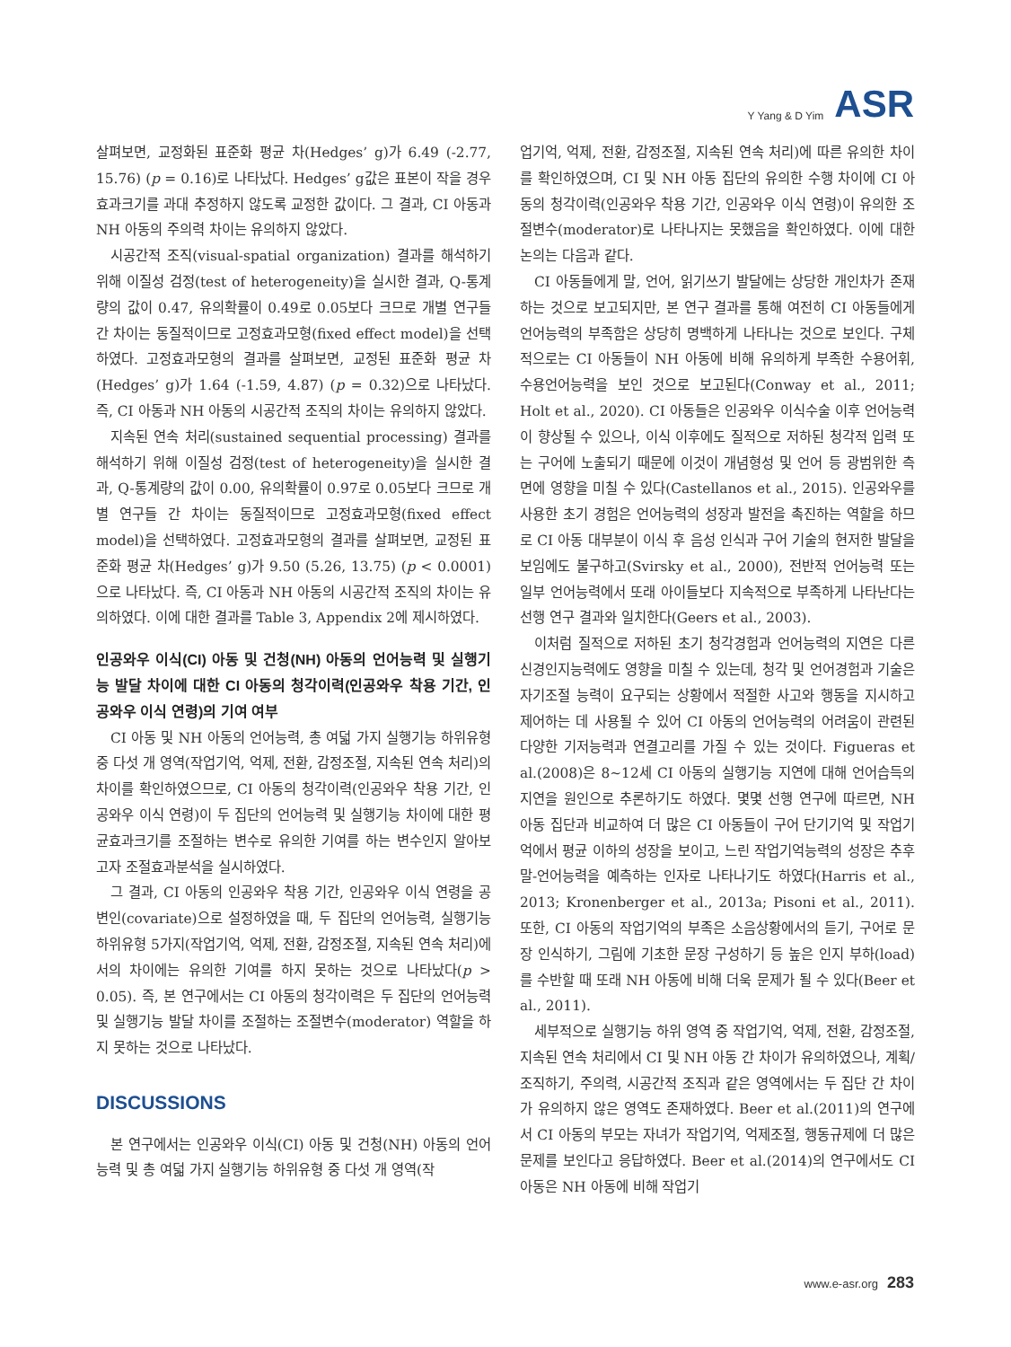Y Yang & D Yim ASR
살펴보면, 교정화된 표준화 평균 차(Hedges’ g)가 6.49 (-2.77, 15.76) (p = 0.16)로 나타났다. Hedges’ g값은 표본이 작을 경우 효과크기를 과대 추정하지 않도록 교정한 값이다. 그 결과, CI 아동과 NH 아동의 주의력 차이는 유의하지 않았다.
시공간적 조직(visual-spatial organization) 결과를 해석하기 위해 이질성 검정(test of heterogeneity)을 실시한 결과, Q-통계량의 값이 0.47, 유의확률이 0.49로 0.05보다 크므로 개별 연구들 간 차이는 동질적이므로 고정효과모형(fixed effect model)을 선택하였다. 고정효과모형의 결과를 살펴보면, 교정된 표준화 평균 차(Hedges’ g)가 1.64 (-1.59, 4.87) (p = 0.32)으로 나타났다. 즉, CI 아동과 NH 아동의 시공간적 조직의 차이는 유의하지 않았다.
지속된 연속 처리(sustained sequential processing) 결과를 해석하기 위해 이질성 검정(test of heterogeneity)을 실시한 결과, Q-통계량의 값이 0.00, 유의확률이 0.97로 0.05보다 크므로 개별 연구들 간 차이는 동질적이므로 고정효과모형(fixed effect model)을 선택하였다. 고정효과모형의 결과를 살펴보면, 교정된 표준화 평균 차(Hedges’ g)가 9.50 (5.26, 13.75) (p < 0.0001)으로 나타났다. 즉, CI 아동과 NH 아동의 시공간적 조직의 차이는 유의하였다. 이에 대한 결과를 Table 3, Appendix 2에 제시하였다.
인공와우 이식(CI) 아동 및 건청(NH) 아동의 언어능력 및 실행기능 발달 차이에 대한 CI 아동의 청각이력(인공와우 착용 기간, 인공와우 이식 연령)의 기여 여부
CI 아동 및 NH 아동의 언어능력, 총 여덟 가지 실행기능 하위유형 중 다섯 개 영역(작업기억, 억제, 전환, 감정조절, 지속된 연속 처리)의 차이를 확인하였으므로, CI 아동의 청각이력(인공와우 착용 기간, 인공와우 이식 연령)이 두 집단의 언어능력 및 실행기능 차이에 대한 평균효과크기를 조절하는 변수로 유의한 기여를 하는 변수인지 알아보고자 조절효과분석을 실시하였다.
그 결과, CI 아동의 인공와우 착용 기간, 인공와우 이식 연령을 공변인(covariate)으로 설정하였을 때, 두 집단의 언어능력, 실행기능 하위유형 5가지(작업기억, 억제, 전환, 감정조절, 지속된 연속 처리)에서의 차이에는 유의한 기여를 하지 못하는 것으로 나타났다(p > 0.05). 즉, 본 연구에서는 CI 아동의 청각이력은 두 집단의 언어능력 및 실행기능 발달 차이를 조절하는 조절변수(moderator) 역할을 하지 못하는 것으로 나타났다.
DISCUSSIONS
본 연구에서는 인공와우 이식(CI) 아동 및 건청(NH) 아동의 언어능력 및 총 여덟 가지 실행기능 하위유형 중 다섯 개 영역(작
업기억, 억제, 전환, 감정조절, 지속된 연속 처리)에 따른 유의한 차이를 확인하였으며, CI 및 NH 아동 집단의 유의한 수행 차이에 CI 아동의 청각이력(인공와우 착용 기간, 인공와우 이식 연령)이 유의한 조절변수(moderator)로 나타나지는 못했음을 확인하였다. 이에 대한 논의는 다음과 같다.
CI 아동들에게 말, 언어, 읽기쓰기 발달에는 상당한 개인차가 존재하는 것으로 보고되지만, 본 연구 결과를 통해 여전히 CI 아동들에게 언어능력의 부족함은 상당히 명백하게 나타나는 것으로 보인다. 구체적으로는 CI 아동들이 NH 아동에 비해 유의하게 부족한 수용어휘, 수용언어능력을 보인 것으로 보고된다(Conway et al., 2011; Holt et al., 2020). CI 아동들은 인공와우 이식수술 이후 언어능력이 향상될 수 있으나, 이식 이후에도 질적으로 저하된 청각적 입력 또는 구어에 노출되기 때문에 이것이 개념형성 및 언어 등 광범위한 측면에 영향을 미칠 수 있다(Castellanos et al., 2015). 인공와우를 사용한 초기 경험은 언어능력의 성장과 발전을 촉진하는 역할을 하므로 CI 아동 대부분이 이식 후 음성 인식과 구어 기술의 현저한 발달을 보임에도 불구하고(Svirsky et al., 2000), 전반적 언어능력 또는 일부 언어능력에서 또래 아이들보다 지속적으로 부족하게 나타난다는 선행 연구 결과와 일치한다(Geers et al., 2003).
이처럼 질적으로 저하된 초기 청각경험과 언어능력의 지연은 다른 신경인지능력에도 영향을 미칠 수 있는데, 청각 및 언어경험과 기술은 자기조절 능력이 요구되는 상황에서 적절한 사고와 행동을 지시하고 제어하는 데 사용될 수 있어 CI 아동의 언어능력의 어려움이 관련된 다양한 기저능력과 연결고리를 가질 수 있는 것이다. Figueras et al.(2008)은 8~12세 CI 아동의 실행기능 지연에 대해 언어습득의 지연을 원인으로 추론하기도 하였다. 몇몇 선행 연구에 따르면, NH 아동 집단과 비교하여 더 많은 CI 아동들이 구어 단기기억 및 작업기억에서 평균 이하의 성장을 보이고, 느린 작업기억능력의 성장은 추후 말-언어능력을 예측하는 인자로 나타나기도 하였다(Harris et al., 2013; Kronenberger et al., 2013a; Pisoni et al., 2011). 또한, CI 아동의 작업기억의 부족은 소음상황에서의 듣기, 구어로 문장 인식하기, 그림에 기초한 문장 구성하기 등 높은 인지 부하(load)를 수반할 때 또래 NH 아동에 비해 더욱 문제가 될 수 있다(Beer et al., 2011).
세부적으로 실행기능 하위 영역 중 작업기억, 억제, 전환, 감정조절, 지속된 연속 처리에서 CI 및 NH 아동 간 차이가 유의하였으나, 계획/조직하기, 주의력, 시공간적 조직과 같은 영역에서는 두 집단 간 차이가 유의하지 않은 영역도 존재하였다. Beer et al.(2011)의 연구에서 CI 아동의 부모는 자녀가 작업기억, 억제조절, 행동규제에 더 많은 문제를 보인다고 응답하였다. Beer et al.(2014)의 연구에서도 CI 아동은 NH 아동에 비해 작업기
www.e-asr.org 283